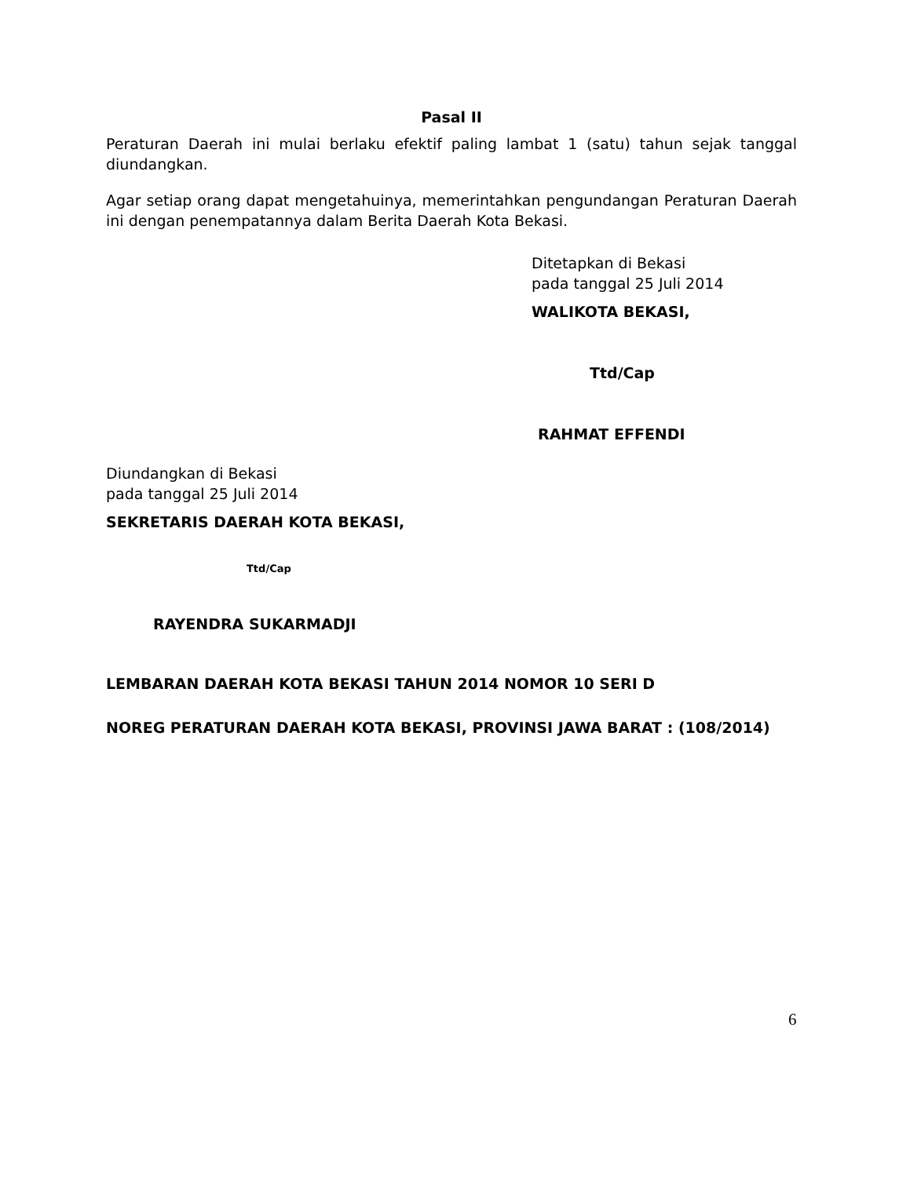Pasal II
Peraturan Daerah ini mulai berlaku efektif paling lambat 1 (satu) tahun sejak tanggal diundangkan.
Agar setiap orang dapat mengetahuinya, memerintahkan pengundangan Peraturan Daerah ini dengan penempatannya dalam Berita Daerah Kota Bekasi.
Ditetapkan di Bekasi
pada tanggal 25 Juli 2014
WALIKOTA BEKASI,
Ttd/Cap
RAHMAT EFFENDI
Diundangkan di Bekasi
pada tanggal 25 Juli 2014
SEKRETARIS DAERAH KOTA BEKASI,
Ttd/Cap
RAYENDRA SUKARMADJI
LEMBARAN DAERAH KOTA BEKASI TAHUN 2014 NOMOR 10 SERI D
NOREG PERATURAN DAERAH KOTA BEKASI, PROVINSI JAWA BARAT : (108/2014)
6